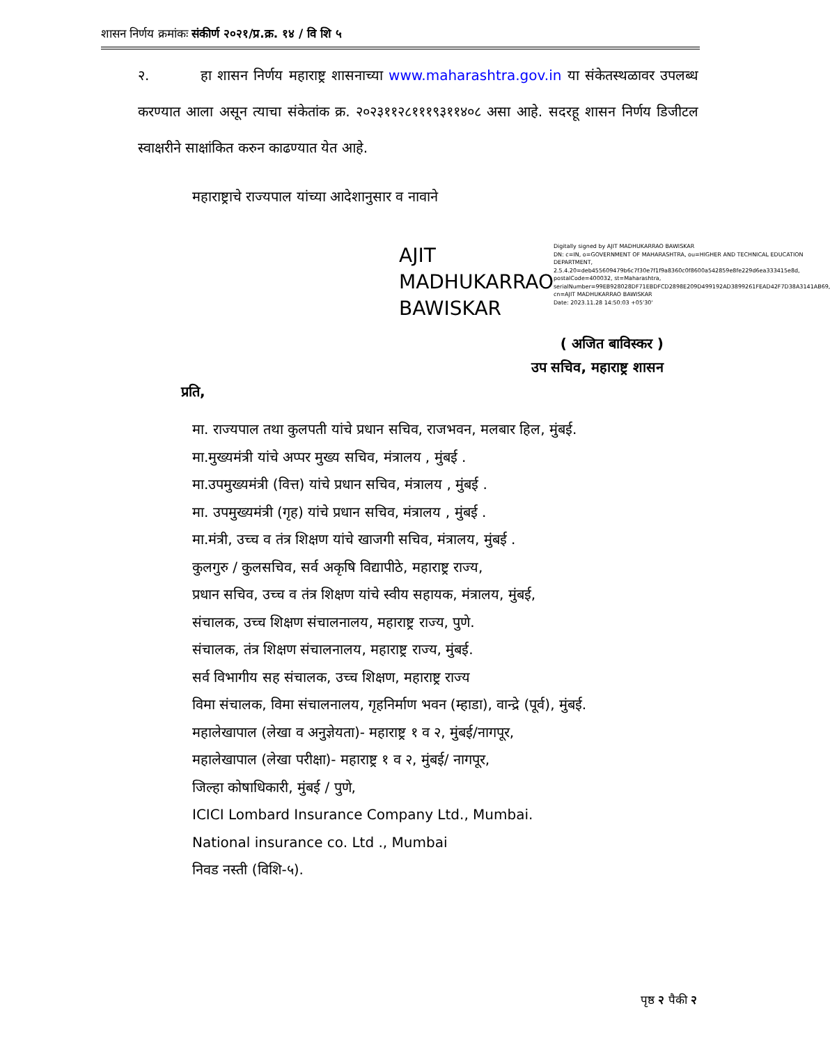शासन निर्णय क्रमांकः संकीर्ण २०२१/प्र.क्र. १४ / वि शि ५
२. हा शासन निर्णय महाराष्ट्र शासनाच्या www.maharashtra.gov.in या संकेतस्थळावर उपलब्ध करण्यात आला असून त्याचा संकेतांक क्र. २०२३११२८१११९३११४०८ असा आहे. सदरहू शासन निर्णय डिजीटल स्वाक्षरीने साक्षांकित करुन काढण्यात येत आहे.
महाराष्ट्राचे राज्यपाल यांच्या आदेशानुसार व नावाने
AJIT MADHUKARRAO BAWISKAR
Digitally signed by AJIT MADHUKARRAO BAWISKAR
DN: c=IN, o=GOVERNMENT OF MAHARASHTRA, ou=HIGHER AND TECHNICAL EDUCATION DEPARTMENT, 2.5.4.20=deb455609479b6c7f30e7f1f9a8360c0f8600a542859e8fe229d6ea333415e8d, postalCode=400032, st=Maharashtra, serialNumber=99EB928028DF71EBDFCD2898E209D499192AD3899261FEAD42F7D38A3141AB69, cn=AJIT MADHUKARRAO BAWISKAR
Date: 2023.11.28 14:50:03 +05'30'
( अजित बाविस्कर )
उप सचिव, महाराष्ट्र शासन
प्रति,
मा. राज्यपाल तथा कुलपती यांचे प्रधान सचिव, राजभवन, मलबार हिल, मुंबई.
मा.मुख्यमंत्री यांचे अप्पर मुख्य सचिव, मंत्रालय , मुंबई .
मा.उपमुख्यमंत्री (वित्त) यांचे प्रधान सचिव, मंत्रालय , मुंबई .
मा. उपमुख्यमंत्री (गृह) यांचे प्रधान सचिव, मंत्रालय , मुंबई .
मा.मंत्री, उच्च व तंत्र शिक्षण यांचे खाजगी सचिव, मंत्रालय, मुंबई .
कुलगुरु / कुलसचिव, सर्व अकृषि विद्यापीठे, महाराष्ट्र राज्य,
प्रधान सचिव, उच्च व तंत्र शिक्षण यांचे स्वीय सहायक, मंत्रालय, मुंबई,
संचालक, उच्च शिक्षण संचालनालय, महाराष्ट्र राज्य, पुणे.
संचालक, तंत्र शिक्षण संचालनालय, महाराष्ट्र राज्य, मुंबई.
सर्व विभागीय सह संचालक, उच्च शिक्षण, महाराष्ट्र राज्य
विमा संचालक, विमा संचालनालय, गृहनिर्माण भवन (म्हाडा), वान्द्रे (पूर्व), मुंबई.
महालेखापाल (लेखा व अनुज्ञेयता)- महाराष्ट्र १ व २, मुंबई/नागपूर,
महालेखापाल (लेखा परीक्षा)- महाराष्ट्र १ व २, मुंबई/ नागपूर,
जिल्हा कोषाधिकारी, मुंबई / पुणे,
ICICI Lombard Insurance Company Ltd., Mumbai.
National insurance co. Ltd ., Mumbai
निवड नस्ती (विशि-५).
पृष्ठ २ पैकी २